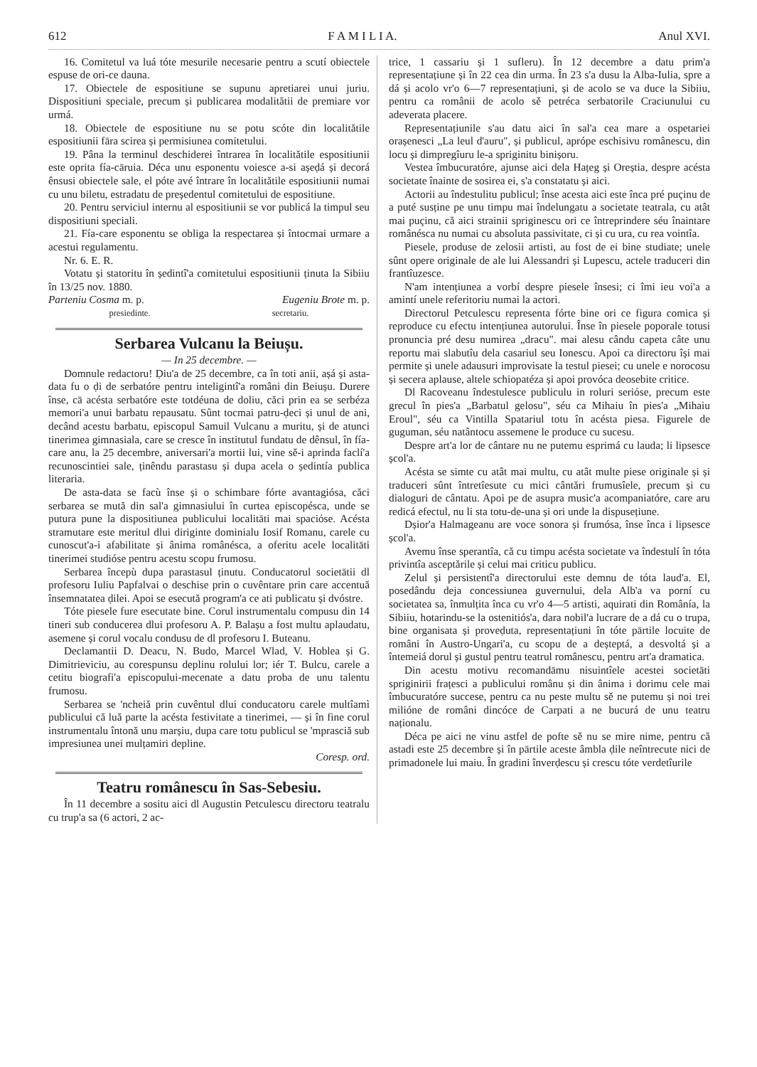612 F A M I L I A. Anul XVI.
16. Comitetul va luá tóte mesurile necesarie pentru a scutí obiectele espuse de ori-ce dauna.
17. Obiectele de espositiune se supunu apretiarei unui juriu. Dispositiuni speciale, precum și publicarea modalitătii de premiare vor urmá.
18. Obiectele de espositiune nu se potu scóte din localitătile espositiunii fāra scirea și permisiunea comitetului.
19. Pâna la terminul deschiderei întrarea în localitătile espositiunii este oprita fía-cāruia. Déca unu esponentu voiesce a-si așeḍá și decorá ênsusi obiectele sale, el póte avé întrare în localitătile espositiunii numai cu unu biletu, estradatu de președentul comitetului de espositiune.
20. Pentru serviciul internu al espositiunii se vor publicá la timpul seu dispositiuni speciali.
21. Fía-care esponentu se obliga la respectarea și întocmai urmare a acestui regulamentu.
Nr. 6. E. R.
Votatu și statoritu în ședintî'a comitetului espositiunii ținuta la Sibiiu în 13/25 nov. 1880.
Parteniu Cosma m. p. Eugeniu Brote m. p.
presiedinte. secretariu.
Serbarea Vulcanu la Beiușu.
— In 25 decembre. —
Domnule redactoru! Ḍiu'a de 25 decembre, ca în toti anii, așá și asta-data fu o ḍi de serbatóre pentru inteligintî'a români din Beiușu. Durere înse, cā acésta serbatóre este totdéuna de doliu, căci prin ea se serbéza memori'a unui barbatu repausatu. Sûnt tocmai patru-ḍeci și unul de ani, decând acestu barbatu, episcopul Samuil Vulcanu a muritu, și de atunci tinerimea gimnasiala, care se cresce în institutul fundatu de dênsul, în fía-care anu, la 25 decembre, aniversari'a mortii lui, vine sě-i aprinda faclí'a recunoscintiei sale, ținêndu parastasu și dupa acela o ședintía publica literaria.
De asta-data se facù înse și o schimbare fórte avantagiósa, căci serbarea se mută din sal'a gimnasiului în curtea episcopéscа, unde se putura pune la dispositiunea publicului localitāti mai spaciόse. Acésta stramutare este meritul dlui diriginte dominialu Iosif Romanu, carele cu cunoscut'a-i afabilitate și ânima românésca, a oferitu acele localitāti tinerimei studióse pentru acestu scopu frumosu.
Serbarea începù dupa parastasul ținutu. Conducatorul societātii dl profesoru Iuliu Papfalvai o deschise prin o cuvêntare prin care accentuă însemnatatea ḍilei. Apoi se esecută program'a ce ati publicatu și dvóstre.
Tóte piesele fure esecutate bine. Corul instrumentalu compusu din 14 tineri sub conducerea dlui profesoru A. P. Balașu a fost multu aplaudatu, asemene și corul vocalu condusu de dl profesoru I. Buteanu.
Declamantii D. Deacu, N. Budo, Marcel Wlad, V. Hoblea și G. Dimitrieviciu, au corespunsu deplinu rolului lor; iér T. Bulcu, carele a cetitu biografi'a episcopului-mecenate a datu proba de unu talentu frumosu.
Serbarea se 'ncheiă prin cuvêntul dlui conducatoru carele multîamì publicului că luă parte la acésta festivitate a tinerimei, — și în fine corul instrumentalu întonă unu marșiu, dupa care totu publicul se 'mprasciă sub impresiunea unei mulțamiri depline.
Coresp. ord.
Teatru românescu în Sas-Sebesiu.
În 11 decembre a sositu aici dl Augustin Petculescu directoru teatralu cu trup'a sa (6 actori, 2 ac-
trice, 1 cassariu și 1 sufleru). În 12 decembre a datu prim'a representațiune și în 22 cea din urma. În 23 s'a dusu la Alba-Iulia, spre a dá și acolo vr'o 6—7 representațiuni, și de acolo se va duce la Sibiiu, pentru ca românii de acolo sě petréca serbatorile Craciunului cu adeverata placere.
Representațiunile s'au datu aici în sal'a cea mare a ospetariei orașenesci „La leul d'auru", și publicul, aprópe eschisivu românescu, din locu și dimpregîuru le-a spriginitu binișoru.
Vestea îmbucuratóre, ajunse aici dela Hațeg și Oreștia, despre acésta societate înainte de sosirea ei, s'a constatatu și aici.
Actorii au îndestulitu publicul; însе acesta aici este înca pré puçinu de a puté susține pe unu timpu mai îndelungatu a societate teatrala, cu atât mai puçinu, că aici strainii spriginescu ori ce întreprindere séu înaintare românésca nu numai cu absoluta passivitate, ci și cu ura, cu rea vointîa.
Piesele, produse de zelosii artisti, au fost de ei bine studiate; unele sûnt opere originale de ale lui Alessandri și Lupescu, actele traduceri din frantîuzesce.
N'am intențiunea a vorbí despre piesele însesi; ci îmi ieu voi'a a amintí unele referitoriu numai la actori.
Directorul Petculescu representa fórte bine ori ce figura comica și reproduce cu efectu intențiunea autorului. Însе în piesele poporale totusi pronuncia pré desu numirea „dracu". mai alesu cându capeta câte unu reportu mai slabutîu dela casariul seu Ionescu. Apoi ca directoru își mai permite și unele adausuri improvisate la testul piesei; cu unele e norocosu și secera aplause, altele schiopatéza și apoi provóca deosebite critice.
Dl Racoveanu îndestulesce publiculu in roluri seriόse, precum este grecul în pies'a „Barbatul gelosu", séu ca Mihaiu în pies'a „Mihaiu Eroul", séu ca Vintilla Spatariul totu în acésta piesa. Figurele de guguman, séu natântocu assemene le produce cu sucesu.
Despre art'a lor de cântare nu ne putemu esprimá cu lauda; li lipsesce școl'a.
Acésta se simte cu atât mai multu, cu atât multe piese originale și și traduceri sûnt întretîesute cu mici cântări frumusîele, precum și cu dialoguri de cântatu. Apoi pe de asupra music'a acompaniatóre, care aru redicá efectul, nu li sta totu-de-una și ori unde la dispusețiune.
Dșior'a Halmageanu are voce sonora și frumósa, însе înca i lipsesce școl'a.
Avemu însе sperantîa, că cu timpu acésta societate va îndestulí în tóta privintîa asceptările și celui mai criticu publicu.
Zelul și persistentî'a directorului este demnu de tóta laud'a. El, posedându deja concessiunea guvernului, dela Alb'a va porní cu societatea sa, înmulțita înca cu vr'o 4—5 artisti, aquirati din Românía, la Sibiiu, hotarindu-se la ostenitiós'a, dara nobil'a lucrare de a dá cu o trupa, bine organisata și proveḍuta, representațiuni în tóte pārtile locuite de români în Austro-Ungari'a, cu scopu de a deșteptá, a desvoltá și a întemeiá dorul și gustul pentru teatrul românescu, pentru art'a dramatica.
Din acestu motivu recomandāmu nisuintîele acestei societāti spriginirii frațesci a publicului românu și din ânima i dorimu cele mai îmbucuratóre succese, pentru ca nu peste multu sě ne putemu și noi trei milióne de români dincóce de Carpati a ne bucurá de unu teatru naționalu.
Déca pe aici ne vinu astfel de pofte sě nu se mire nime, pentru că astadi este 25 decembre și în pārtile aceste âmbla ḍile neîntrecute nici de primadonele lui maiu. În gradini înverḍescu și crescu tóte verdetîurile